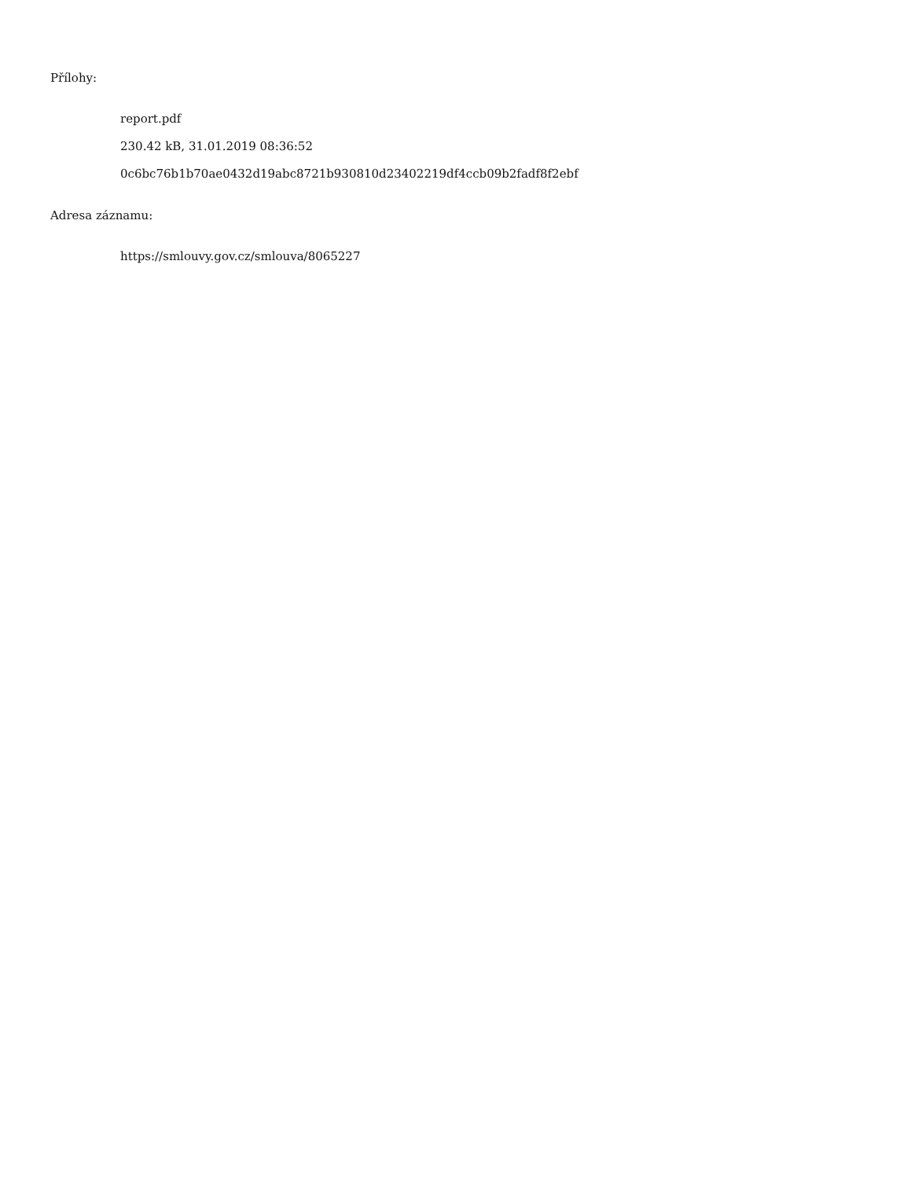Přílohy:
report.pdf
230.42 kB, 31.01.2019 08:36:52
0c6bc76b1b70ae0432d19abc8721b930810d23402219df4ccb09b2fadf8f2ebf
Adresa záznamu:
https://smlouvy.gov.cz/smlouva/8065227